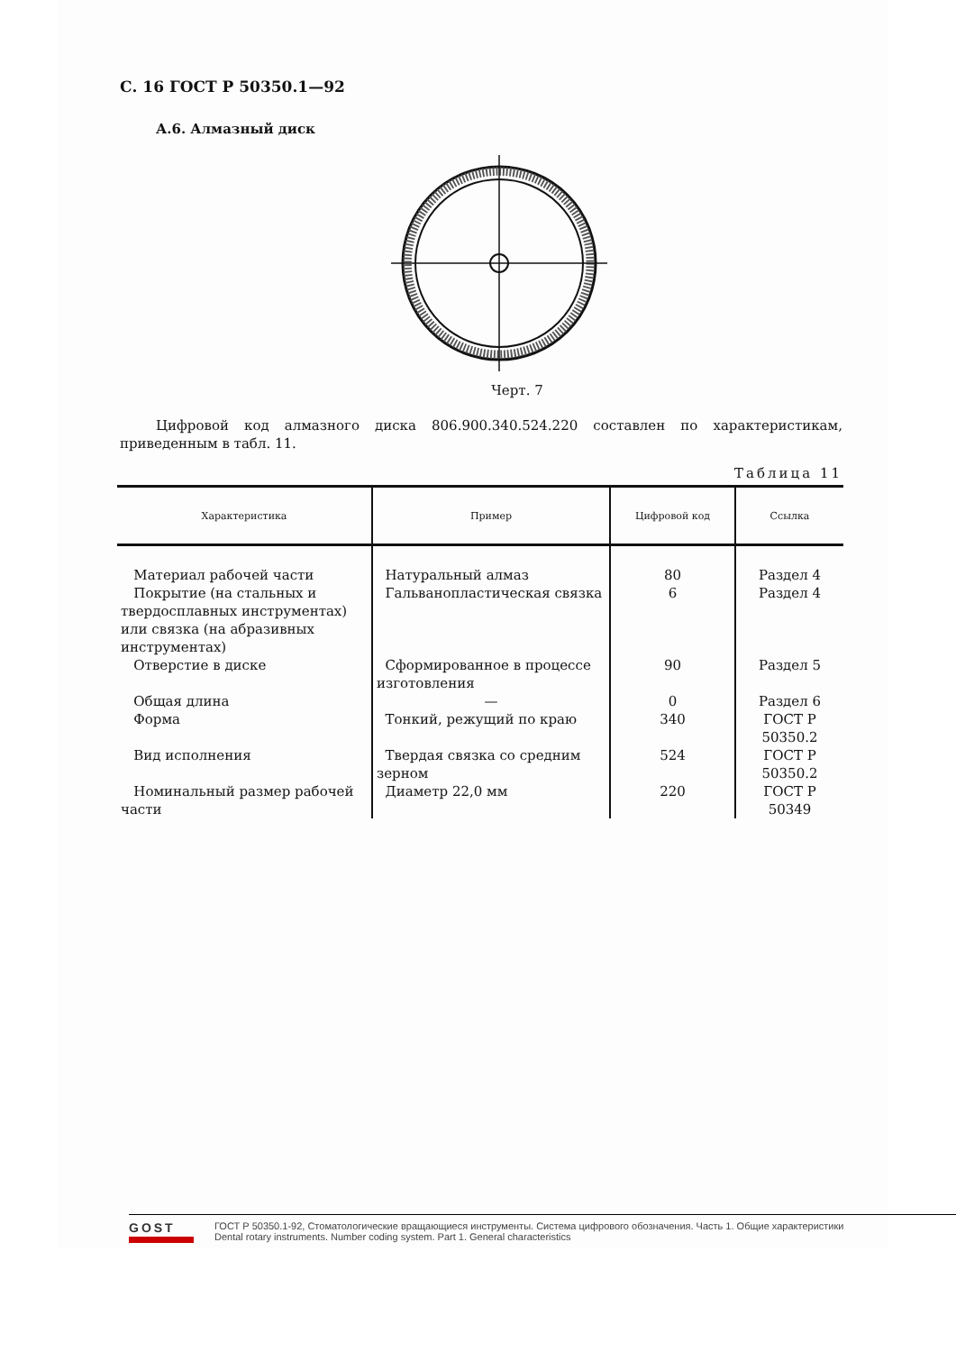С. 16 ГОСТ Р 50350.1—92
А.6. Алмазный диск
Черт. 7
Цифровой код алмазного диска 806.900.340.524.220 составлен по характеристикам, приведенным в табл. 11.
Таблица 11
| Характеристика | Пример | Цифровой код | Ссылка |
| --- | --- | --- | --- |
| Материал рабочей части | Натуральный алмаз | 80 | Раздел 4 |
| Покрытие (на стальных и твердосплавных инструментах) или связка (на абразивных инструментах) | Гальванопластическая связка | 6 | Раздел 4 |
| Отверстие в диске | Сформированное в процессе изготовления | 90 | Раздел 5 |
| Общая длина | — | 0 | Раздел 6 |
| Форма | Тонкий, режущий по краю | 340 | ГОСТ Р 50350.2 |
| Вид исполнения | Твердая связка со средним зерном | 524 | ГОСТ Р 50350.2 |
| Номинальный размер рабочей части | Диаметр 22,0 мм | 220 | ГОСТ Р 50349 |
GOST
ГОСТ Р 50350.1-92, Стоматологические вращающиеся инструменты. Система цифрового обозначения. Часть 1. Общие характеристики
Dental rotary instruments. Number coding system. Part 1. General characteristics